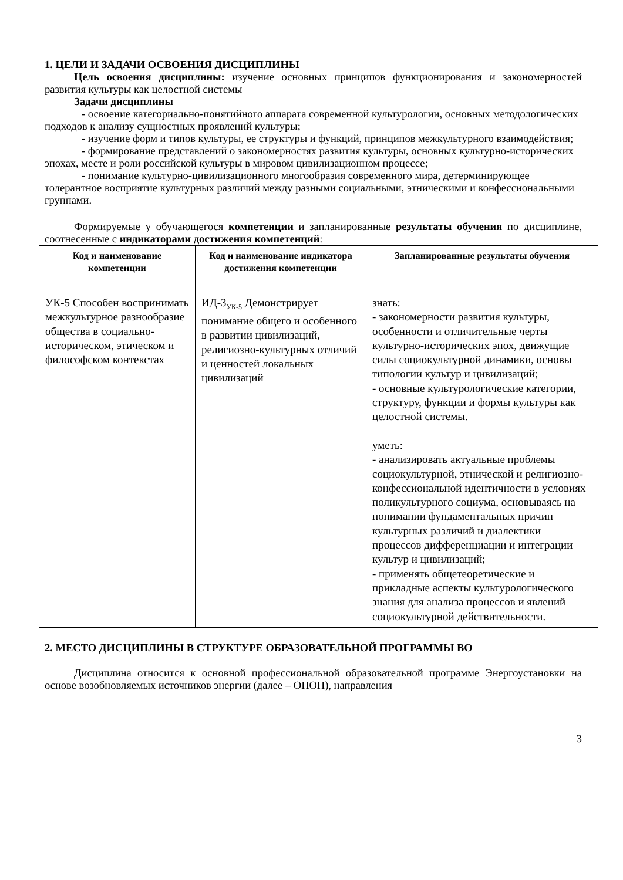1. ЦЕЛИ И ЗАДАЧИ ОСВОЕНИЯ ДИСЦИПЛИНЫ
Цель освоения дисциплины: изучение основных принципов функционирования и закономерностей развития культуры как целостной системы
Задачи дисциплины
- освоение категориально-понятийного аппарата современной культурологии, основных методологических подходов к анализу сущностных проявлений культуры;
- изучение форм и типов культуры, ее структуры и функций, принципов межкультурного взаимодействия;
- формирование представлений о закономерностях развития культуры, основных культурно-исторических эпохах, месте и роли российской культуры в мировом цивилизационном процессе;
- понимание культурно-цивилизационного многообразия современного мира, детерминирующее толерантное восприятие культурных различий между разными социальными, этническими и конфессиональными группами.
Формируемые у обучающегося компетенции и запланированные результаты обучения по дисциплине, соотнесенные с индикаторами достижения компетенций:
| Код и наименование компетенции | Код и наименование индикатора достижения компетенции | Запланированные результаты обучения |
| --- | --- | --- |
| УК-5 Способен воспринимать межкультурное разнообразие общества в социально-историческом, этическом и философском контекстах | ИД-3<sub>УК-5</sub> Демонстрирует понимание общего и особенного в развитии цивилизаций, религиозно-культурных отличий и ценностей локальных цивилизаций | знать: - закономерности развития культуры, особенности и отличительные черты культурно-исторических эпох, движущие силы социокультурной динамики, основы типологии культур и цивилизаций; - основные культурологические категории, структуру, функции и формы культуры как целостной системы. уметь: - анализировать актуальные проблемы социокультурной, этнической и религиозно-конфессиональной идентичности в условиях поликультурного социума, основываясь на понимании фундаментальных причин культурных различий и диалектики процессов дифференциации и интеграции культур и цивилизаций; - применять общетеоретические и прикладные аспекты культурологического знания для анализа процессов и явлений социокультурной действительности. |
2. МЕСТО ДИСЦИПЛИНЫ В СТРУКТУРЕ ОБРАЗОВАТЕЛЬНОЙ ПРОГРАММЫ ВО
Дисциплина относится к основной профессиональной образовательной программе Энергоустановки на основе возобновляемых источников энергии (далее – ОПОП), направления
3